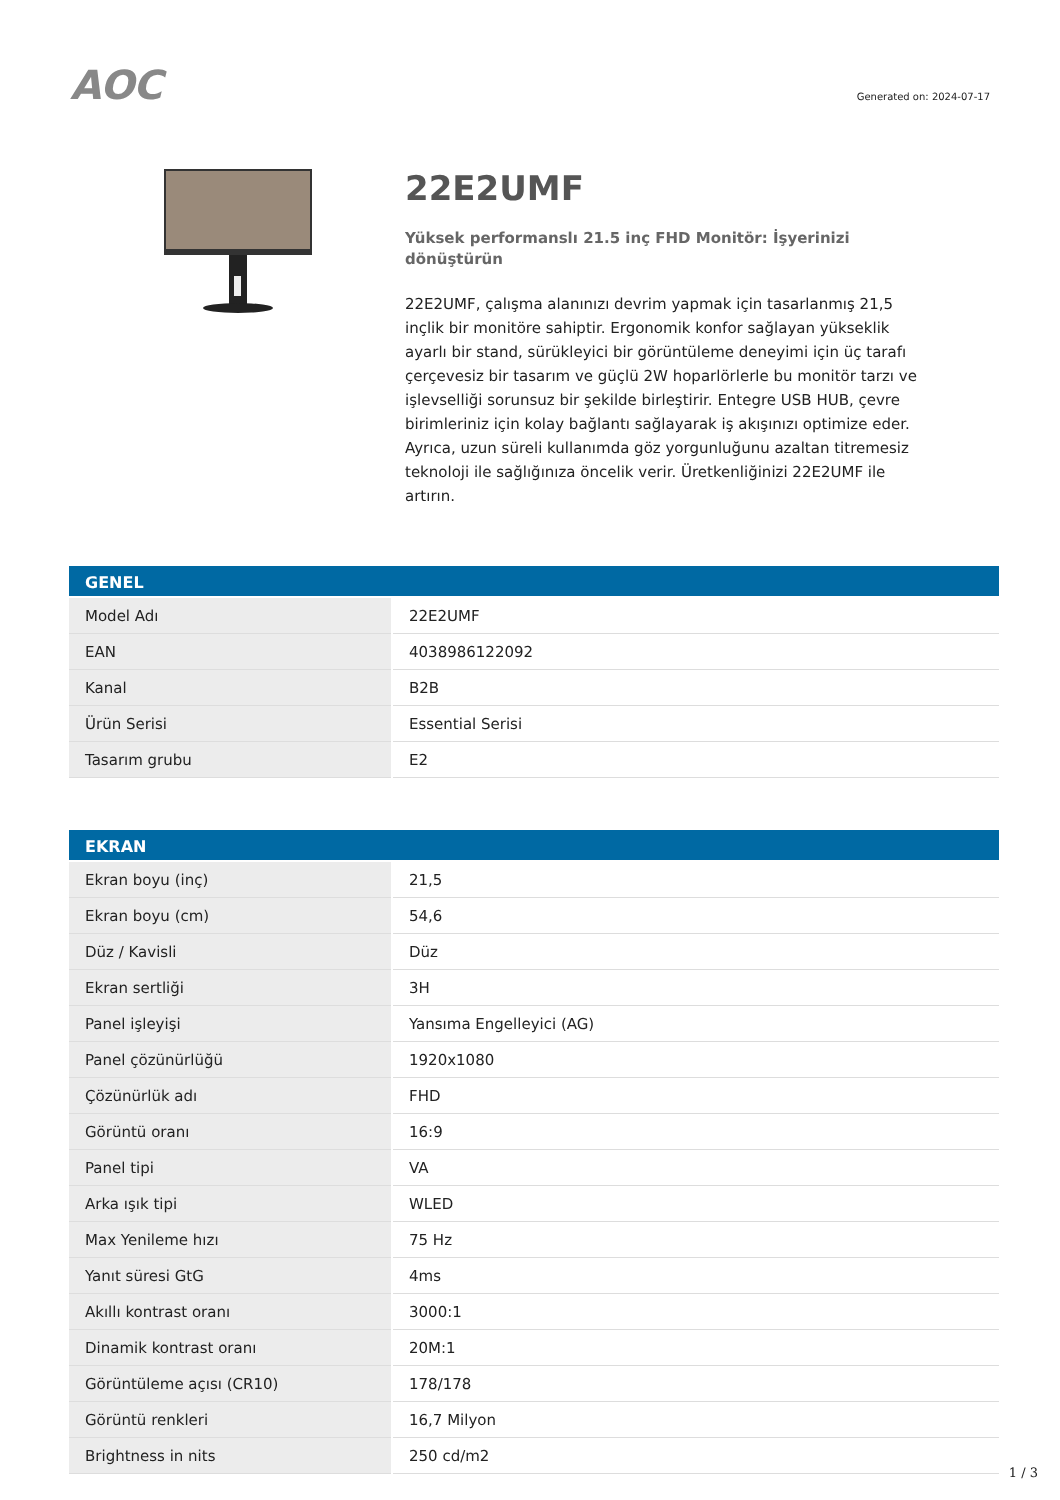AOC
Generated on: 2024-07-17
22E2UMF
Yüksek performanslı 21.5 inç FHD Monitör: İşyerinizi dönüştürün
22E2UMF, çalışma alanınızı devrim yapmak için tasarlanmış 21,5 inçlik bir monitöre sahiptir. Ergonomik konfor sağlayan yükseklik ayarlı bir stand, sürükleyici bir görüntüleme deneyimi için üç tarafı çerçevesiz bir tasarım ve güçlü 2W hoparlörlerle bu monitör tarzı ve işlevselliği sorunsuz bir şekilde birleştirir. Entegre USB HUB, çevre birimleriniz için kolay bağlantı sağlayarak iş akışınızı optimize eder. Ayrıca, uzun süreli kullanımda göz yorgunluğunu azaltan titremesiz teknoloji ile sağlığınıza öncelik verir. Üretkenliğinizi 22E2UMF ile artırın.
| GENEL | |
| --- | --- |
| Model Adı | 22E2UMF |
| EAN | 4038986122092 |
| Kanal | B2B |
| Ürün Serisi | Essential Serisi |
| Tasarım grubu | E2 |
| EKRAN | |
| --- | --- |
| Ekran boyu (inç) | 21,5 |
| Ekran boyu (cm) | 54,6 |
| Düz / Kavisli | Düz |
| Ekran sertliği | 3H |
| Panel işleyişi | Yansıma Engelleyici (AG) |
| Panel çözünürlüğü | 1920x1080 |
| Çözünürlük adı | FHD |
| Görüntü oranı | 16:9 |
| Panel tipi | VA |
| Arka ışık tipi | WLED |
| Max Yenileme hızı | 75 Hz |
| Yanıt süresi GtG | 4ms |
| Akıllı kontrast oranı | 3000:1 |
| Dinamik kontrast oranı | 20M:1 |
| Görüntüleme açısı (CR10) | 178/178 |
| Görüntü renkleri | 16,7 Milyon |
| Brightness in nits | 250 cd/m2 |
1 / 3